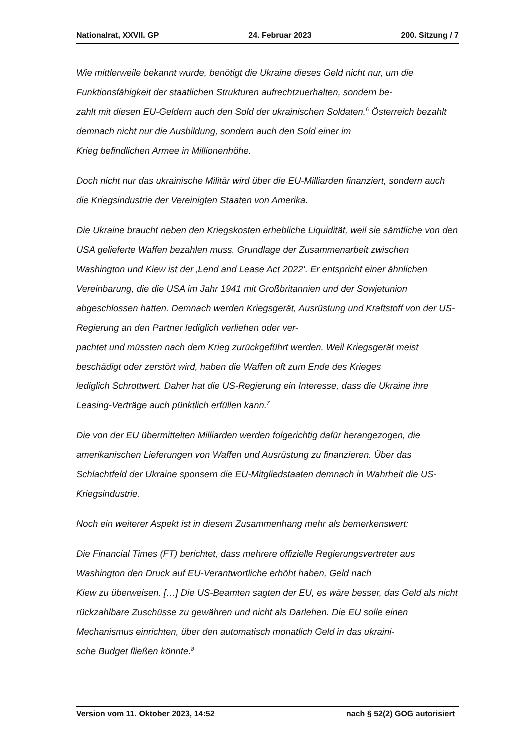Nationalrat, XXVII. GP 24. Februar 2023 200. Sitzung / 7
Wie mittlerweile bekannt wurde, benötigt die Ukraine dieses Geld nicht nur, um die Funktionsfähigkeit der staatlichen Strukturen aufrechtzuerhalten, sondern be-
zahlt mit diesen EU-Geldern auch den Sold der ukrainischen Soldaten.<sup>6</sup> Österreich bezahlt demnach nicht nur die Ausbildung, sondern auch den Sold einer im
Krieg befindlichen Armee in Millionenhöhe.
Doch nicht nur das ukrainische Militär wird über die EU-Milliarden finanziert, sondern auch die Kriegsindustrie der Vereinigten Staaten von Amerika.
Die Ukraine braucht neben den Kriegskosten erhebliche Liquidität, weil sie sämtliche von den USA gelieferte Waffen bezahlen muss. Grundlage der Zusammenarbeit zwischen Washington und Kiew ist der ‚Lend and Lease Act 2022‘. Er entspricht einer ähnlichen Vereinbarung, die die USA im Jahr 1941 mit Großbritannien und der Sowjetunion abgeschlossen hatten. Demnach werden Kriegsgerät, Ausrüstung und Kraftstoff von der US-Regierung an den Partner lediglich verliehen oder ver-
pachtet und müssten nach dem Krieg zurückgeführt werden. Weil Kriegsgerät meist beschädigt oder zerstört wird, haben die Waffen oft zum Ende des Krieges
lediglich Schrottwert. Daher hat die US-Regierung ein Interesse, dass die Ukraine ihre Leasing-Verträge auch pünktlich erfüllen kann.<sup>7</sup>
Die von der EU übermittelten Milliarden werden folgerichtig dafür herangezogen, die amerikanischen Lieferungen von Waffen und Ausrüstung zu finanzieren. Über das Schlachtfeld der Ukraine sponsern die EU-Mitgliedstaaten demnach in Wahrheit die US-Kriegsindustrie.
Noch ein weiterer Aspekt ist in diesem Zusammenhang mehr als bemerkenswert:
Die Financial Times (FT) berichtet, dass mehrere offizielle Regierungsvertreter aus Washington den Druck auf EU-Verantwortliche erhöht haben, Geld nach
Kiew zu überweisen. […] Die US-Beamten sagten der EU, es wäre besser, das Geld als nicht rückzahlbare Zuschüsse zu gewähren und nicht als Darlehen. Die EU solle einen Mechanismus einrichten, über den automatisch monatlich Geld in das ukraini-
sche Budget fließen könnte.<sup>8</sup>
Version vom 11. Oktober 2023, 14:52 nach § 52(2) GOG autorisiert